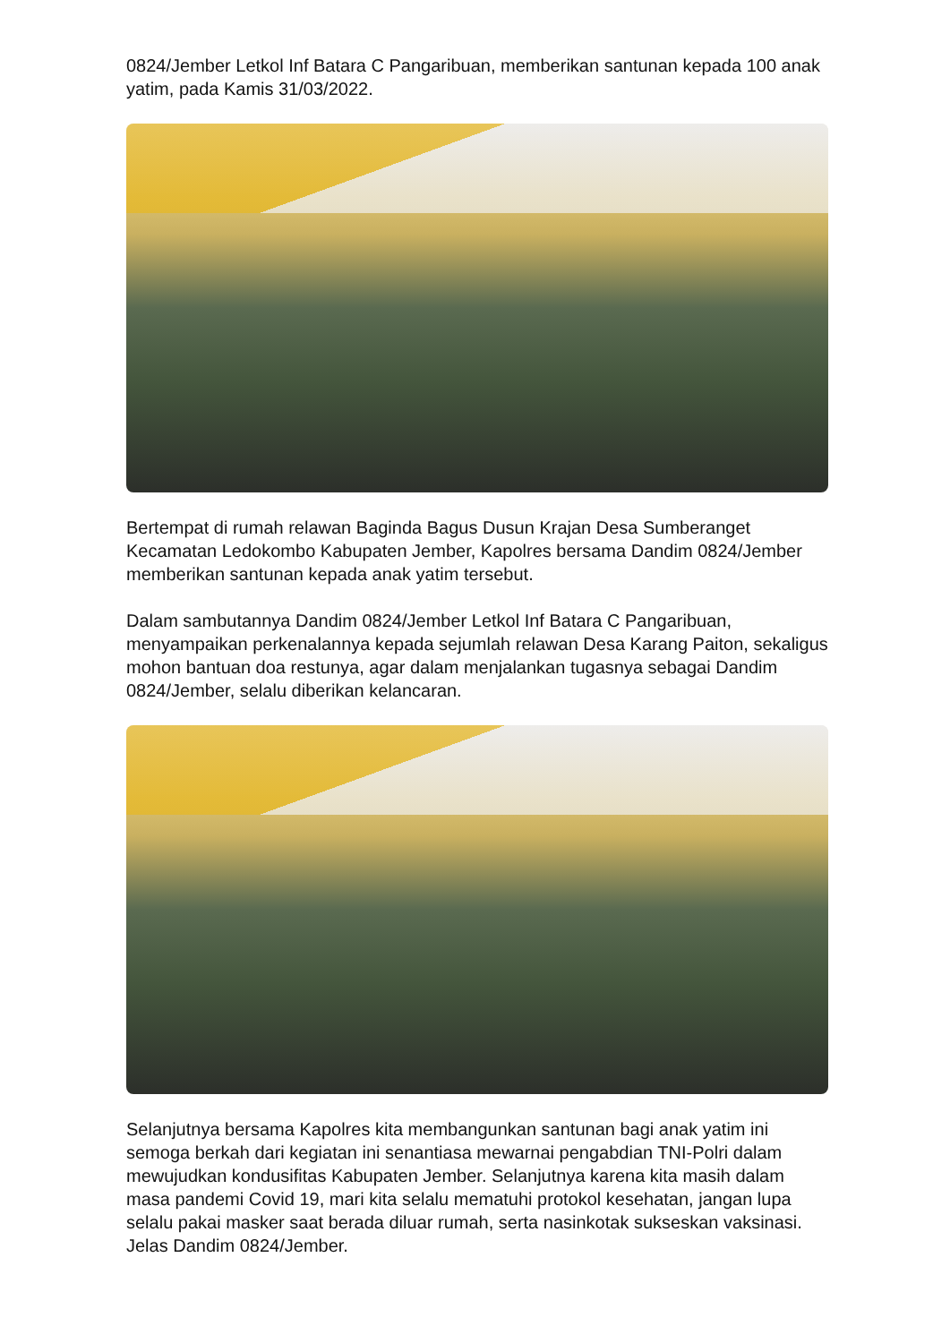0824/Jember Letkol Inf Batara C Pangaribuan, memberikan santunan kepada 100 anak yatim, pada Kamis 31/03/2022.
Bertempat di rumah relawan Baginda Bagus Dusun Krajan Desa Sumberanget Kecamatan Ledokombo Kabupaten Jember, Kapolres bersama Dandim 0824/Jember memberikan santunan kepada anak yatim tersebut.
Dalam sambutannya Dandim 0824/Jember Letkol Inf Batara C Pangaribuan, menyampaikan perkenalannya kepada sejumlah relawan Desa Karang Paiton, sekaligus mohon bantuan doa restunya, agar dalam menjalankan tugasnya sebagai Dandim 0824/Jember, selalu diberikan kelancaran.
Selanjutnya bersama Kapolres kita membangunkan santunan bagi anak yatim ini semoga berkah dari kegiatan ini senantiasa mewarnai pengabdian TNI-Polri dalam mewujudkan kondusifitas Kabupaten Jember. Selanjutnya karena kita masih dalam masa pandemi Covid 19, mari kita selalu mematuhi protokol kesehatan, jangan lupa selalu pakai masker saat berada diluar rumah, serta nasinkotak sukseskan vaksinasi. Jelas Dandim 0824/Jember.